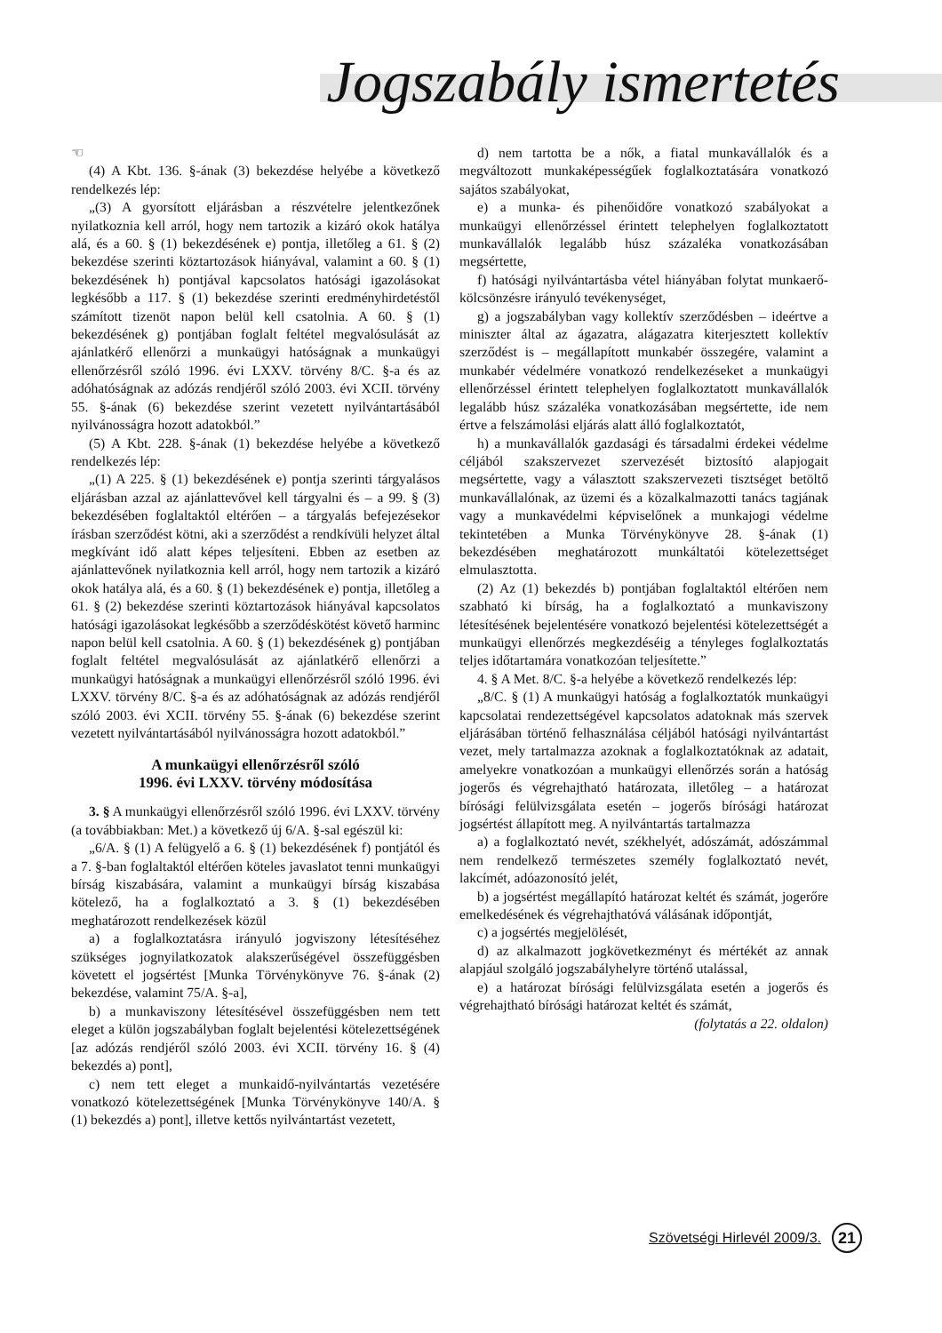Jogszabály ismertetés
☜
(4) A Kbt. 136. §-ának (3) bekezdése helyébe a következő rendelkezés lép:
„(3) A gyorsított eljárásban a részvételre jelentkezőnek nyilatkoznia kell arról, hogy nem tartozik a kizáró okok hatálya alá, és a 60. § (1) bekezdésének e) pontja, illetőleg a 61. § (2) bekezdése szerinti köztartozások hiányával, valamint a 60. § (1) bekezdésének h) pontjával kapcsolatos hatósági igazolásokat legkésőbb a 117. § (1) bekezdése szerinti eredményhirdetéstől számított tizenöt napon belül kell csatolnia. A 60. § (1) bekezdésének g) pontjában foglalt feltétel megvalósulását az ajánlatkérő ellenőrzi a munkaügyi hatóságnak a munkaügyi ellenőrzésről szóló 1996. évi LXXV. törvény 8/C. §-a és az adóhatóságnak az adózás rendjéről szóló 2003. évi XCII. törvény 55. §-ának (6) bekezdése szerint vezetett nyilvántartásából nyilvánosságra hozott adatokból.”
(5) A Kbt. 228. §-ának (1) bekezdése helyébe a következő rendelkezés lép:
„(1) A 225. § (1) bekezdésének e) pontja szerinti tárgyalásos eljárásban azzal az ajánlattevővel kell tárgyalni és – a 99. § (3) bekezdésében foglaltaktól eltérően – a tárgyalás befejezésekor írásban szerződést kötni, aki a szerződést a rendkívüli helyzet által megkívánt idő alatt képes teljesíteni. Ebben az esetben az ajánlattevőnek nyilatkoznia kell arról, hogy nem tartozik a kizáró okok hatálya alá, és a 60. § (1) bekezdésének e) pontja, illetőleg a 61. § (2) bekezdése szerinti köztartozások hiányával kapcsolatos hatósági igazolásokat legkésőbb a szerződéskötést követő harminc napon belül kell csatolnia. A 60. § (1) bekezdésének g) pontjában foglalt feltétel megvalósulását az ajánlatkérő ellenőrzi a munkaügyi hatóságnak a munkaügyi ellenőrzésről szóló 1996. évi LXXV. törvény 8/C. §-a és az adóhatóságnak az adózás rendjéről szóló 2003. évi XCII. törvény 55. §-ának (6) bekezdése szerint vezetett nyilvántartásából nyilvánosságra hozott adatokból.”
A munkaügyi ellenőrzésről szóló
1996. évi LXXV. törvény módosítása
3. § A munkaügyi ellenőrzésről szóló 1996. évi LXXV. törvény (a továbbiakban: Met.) a következő új 6/A. §-sal egészül ki:
„6/A. § (1) A felügyelő a 6. § (1) bekezdésének f) pontjától és a 7. §-ban foglaltaktól eltérően köteles javaslatot tenni munkaügyi bírság kiszabására, valamint a munkaügyi bírság kiszabása kötelező, ha a foglalkoztató a 3. § (1) bekezdésében meghatározott rendelkezések közül
a) a foglalkoztatásra irányuló jogviszony létesítéséhez szükséges jognyilatkozatok alakszerűségével összefüggésben követett el jogsértést [Munka Törvénykönyve 76. §-ának (2) bekezdése, valamint 75/A. §-a],
b) a munkaviszony létesítésével összefüggésben nem tett eleget a külön jogszabályban foglalt bejelentési kötelezettségének [az adózás rendjéről szóló 2003. évi XCII. törvény 16. § (4) bekezdés a) pont],
c) nem tett eleget a munkaidő-nyilvántartás vezetésére vonatkozó kötelezettségének [Munka Törvénykönyve 140/A. § (1) bekezdés a) pont], illetve kettős nyilvántartást vezetett,
d) nem tartotta be a nők, a fiatal munkavállalók és a megváltozott munkaképességűek foglalkoztatására vonatkozó sajátos szabályokat,
e) a munka- és pihenőidőre vonatkozó szabályokat a munkaügyi ellenőrzéssel érintett telephelyen foglalkoztatott munkavállalók legalább húsz százaléka vonatkozásában megsértette,
f) hatósági nyilvántartásba vétel hiányában folytat munkaerő-kölcsönzésre irányuló tevékenységet,
g) a jogszabályban vagy kollektív szerződésben – ideértve a miniszter által az ágazatra, alágazatra kiterjesztett kollektív szerződést is – megállapított munkabér összegére, valamint a munkabér védelmére vonatkozó rendelkezéseket a munkaügyi ellenőrzéssel érintett telephelyen foglalkoztatott munkavállalók legalább húsz százaléka vonatkozásában megsértette, ide nem értve a felszámolási eljárás alatt álló foglalkoztatót,
h) a munkavállalók gazdasági és társadalmi érdekei védelme céljából szakszervezet szervezését biztosító alapjogait megsértette, vagy a választott szakszervezeti tisztséget betöltő munkavállalónak, az üzemi és a közalkalmazotti tanács tagjának vagy a munkavédelmi képviselőnek a munkajogi védelme tekintetében a Munka Törvénykönyve 28. §-ának (1) bekezdésében meghatározott munkáltatói kötelezettséget elmulasztotta.
(2) Az (1) bekezdés b) pontjában foglaltaktól eltérően nem szabható ki bírság, ha a foglalkoztató a munkaviszony létesítésének bejelentésére vonatkozó bejelentési kötelezettségét a munkaügyi ellenőrzés megkezdéséig a tényleges foglalkoztatás teljes időtartamára vonatkozóan teljesítette.”
4. § A Met. 8/C. §-a helyébe a következő rendelkezés lép:
„8/C. § (1) A munkaügyi hatóság a foglalkoztatók munkaügyi kapcsolatai rendezettségével kapcsolatos adatoknak más szervek eljárásában történő felhasználása céljából hatósági nyilvántartást vezet, mely tartalmazza azoknak a foglalkoztatóknak az adatait, amelyekre vonatkozóan a munkaügyi ellenőrzés során a hatóság jogerős és végrehajtható határozata, illetőleg – a határozat bírósági felülvizsgálata esetén – jogerős bírósági határozat jogsértést állapított meg. A nyilvántartás tartalmazza
a) a foglalkoztató nevét, székhelyét, adószámát, adószámmal nem rendelkező természetes személy foglalkoztató nevét, lakcímét, adóazonosító jelét,
b) a jogsértést megállapító határozat keltét és számát, jogerőre emelkedésének és végrehajthatóvá válásának időpontját,
c) a jogsértés megjelölését,
d) az alkalmazott jogkövetkezményt és mértékét az annak alapjául szolgáló jogszabályhelyre történő utalással,
e) a határozat bírósági felülvizsgálata esetén a jogerős és végrehajtható bírósági határozat keltét és számát,
(folytatás a 22. oldalon)
Szövetségi Hirlevél 2009/3.
21